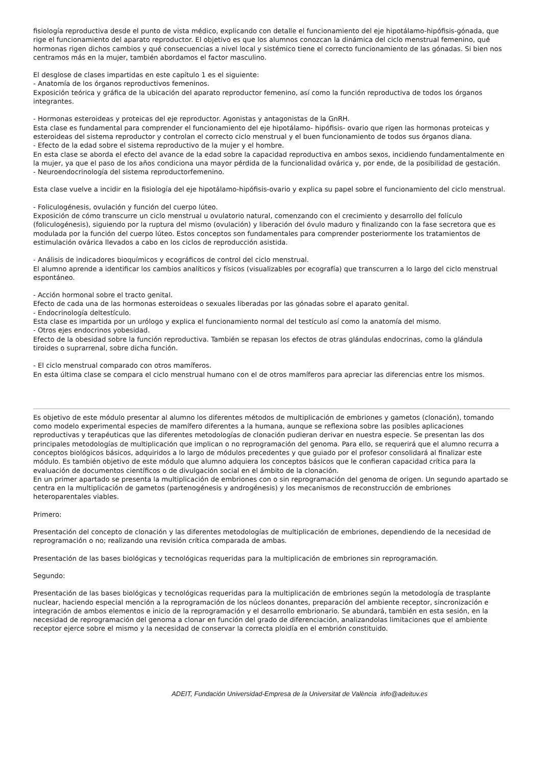fisiología reproductiva desde el punto de vista médico, explicando con detalle el funcionamiento del eje hipotálamo-hipófisis-gónada, que rige el funcionamiento del aparato reproductor. El objetivo es que los alumnos conozcan la dinámica del ciclo menstrual femenino, qué hormonas rigen dichos cambios y qué consecuencias a nivel local y sistémico tiene el correcto funcionamiento de las gónadas. Si bien nos centramos más en la mujer, también abordamos el factor masculino.
El desglose de clases impartidas en este capítulo 1 es el siguiente:
- Anatomía de los órganos reproductivos femeninos.
Exposición teórica y gráfica de la ubicación del aparato reproductor femenino, así como la función reproductiva de todos los órganos integrantes.
- Hormonas esteroideas y proteicas del eje reproductor. Agonistas y antagonistas de la GnRH.
Esta clase es fundamental para comprender el funcionamiento del eje hipotálamo- hipófisis- ovario que rigen las hormonas proteicas y esteroideas del sistema reproductor y controlan el correcto ciclo menstrual y el buen funcionamiento de todos sus órganos diana.
- Efecto de la edad sobre el sistema reproductivo de la mujer y el hombre.
En esta clase se aborda el efecto del avance de la edad sobre la capacidad reproductiva en ambos sexos, incidiendo fundamentalmente en la mujer, ya que el paso de los años condiciona una mayor pérdida de la funcionalidad ovárica y, por ende, de la posibilidad de gestación.
- Neuroendocrinología del sistema reproductorfemenino.
Esta clase vuelve a incidir en la fisiología del eje hipotálamo-hipófisis-ovario y explica su papel sobre el funcionamiento del ciclo menstrual.
- Foliculogénesis, ovulación y función del cuerpo lúteo.
Exposición de cómo transcurre un ciclo menstrual u ovulatorio natural, comenzando con el crecimiento y desarrollo del folículo (foliculogénesis), siguiendo por la ruptura del mismo (ovulación) y liberación del óvulo maduro y finalizando con la fase secretora que es modulada por la función del cuerpo lúteo. Estos conceptos son fundamentales para comprender posteriormente los tratamientos de estimulación ovárica llevados a cabo en los ciclos de reproducción asistida.
- Análisis de indicadores bioquímicos y ecográficos de control del ciclo menstrual.
El alumno aprende a identificar los cambios analíticos y físicos (visualizables por ecografía) que transcurren a lo largo del ciclo menstrual espontáneo.
- Acción hormonal sobre el tracto genital.
Efecto de cada una de las hormonas esteroideas o sexuales liberadas por las gónadas sobre el aparato genital.
- Endocrinología deltestículo.
Esta clase es impartida por un urólogo y explica el funcionamiento normal del testículo así como la anatomía del mismo.
- Otros ejes endocrinos yobesidad.
Efecto de la obesidad sobre la función reproductiva. También se repasan los efectos de otras glándulas endocrinas, como la glándula tiroides o suprarrenal, sobre dicha función.
- El ciclo menstrual comparado con otros mamíferos.
En esta última clase se compara el ciclo menstrual humano con el de otros mamíferos para apreciar las diferencias entre los mismos.
Es objetivo de este módulo presentar al alumno los diferentes métodos de multiplicación de embriones y gametos (clonación), tomando como modelo experimental especies de mamífero diferentes a la humana, aunque se reflexiona sobre las posibles aplicaciones reproductivas y terapéuticas que las diferentes metodologías de clonación pudieran derivar en nuestra especie. Se presentan las dos principales metodologías de multiplicación que implican o no reprogramación del genoma. Para ello, se requerirá que el alumno recurra a conceptos biológicos básicos, adquiridos a lo largo de módulos precedentes y que guiado por el profesor consolidará al finalizar este módulo. Es también objetivo de este módulo que alumno adquiera los conceptos básicos que le confieran capacidad crítica para la evaluación de documentos científicos o de divulgación social en el ámbito de la clonación.
En un primer apartado se presenta la multiplicación de embriones con o sin reprogramación del genoma de origen. Un segundo apartado se centra en la multiplicación de gametos (partenogénesis y androgénesis) y los mecanismos de reconstrucción de embriones heteroparentales viables.
Primero:
Presentación del concepto de clonación y las diferentes metodologías de multiplicación de embriones, dependiendo de la necesidad de reprogramación o no; realizando una revisión crítica comparada de ambas.
Presentación de las bases biológicas y tecnológicas requeridas para la multiplicación de embriones sin reprogramación.
Segundo:
Presentación de las bases biológicas y tecnológicas requeridas para la multiplicación de embriones según la metodología de trasplante nuclear, haciendo especial mención a la reprogramación de los núcleos donantes, preparación del ambiente receptor, sincronización e integración de ambos elementos e inicio de la reprogramación y el desarrollo embrionario. Se abundará, también en esta sesión, en la necesidad de reprogramación del genoma a clonar en función del grado de diferenciación, analizandolas limitaciones que el ambiente receptor ejerce sobre el mismo y la necesidad de conservar la correcta ploidía en el embrión constituido.
ADEIT, Fundación Universidad-Empresa de la Universitat de València info@adeituv.es